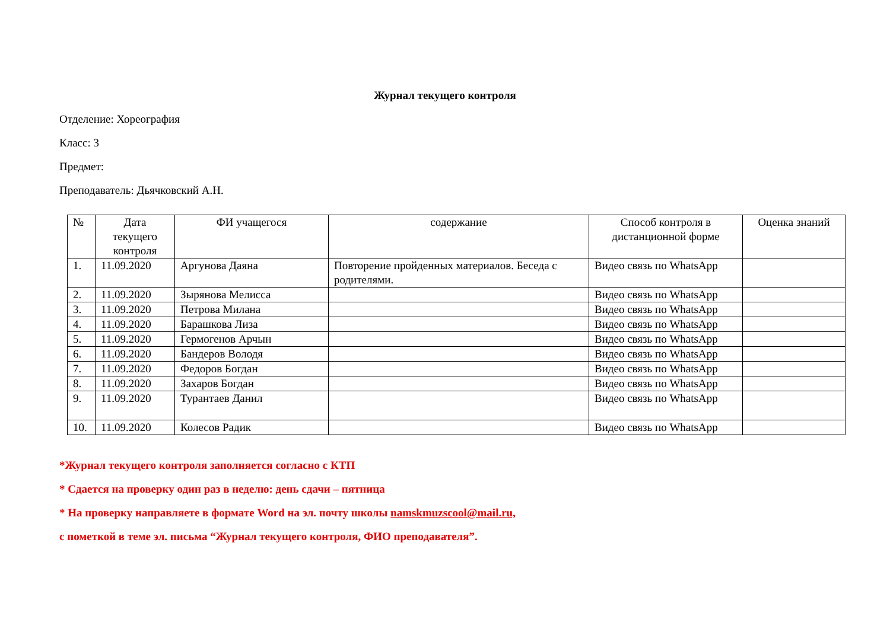Журнал текущего контроля
Отделение: Хореография
Класс: 3
Предмет:
Преподаватель: Дьячковский А.Н.
| № | Дата текущего контроля | ФИ учащегося | содержание | Способ контроля в дистанционной форме | Оценка знаний |
| --- | --- | --- | --- | --- | --- |
| 1. | 11.09.2020 | Аргунова Даяна | Повторение пройденных материалов. Беседа с родителями. | Видео связь по WhatsApp | |
| 2. | 11.09.2020 | Зырянова Мелисса | | Видео связь по WhatsApp | |
| 3. | 11.09.2020 | Петрова Милана | | Видео связь по WhatsApp | |
| 4. | 11.09.2020 | Барашкова Лиза | | Видео связь по WhatsApp | |
| 5. | 11.09.2020 | Гермогенов Арчын | | Видео связь по WhatsApp | |
| 6. | 11.09.2020 | Бандеров Володя | | Видео связь по WhatsApp | |
| 7. | 11.09.2020 | Федоров Богдан | | Видео связь по WhatsApp | |
| 8. | 11.09.2020 | Захаров Богдан | | Видео связь по WhatsApp | |
| 9. | 11.09.2020 | Турантаев Данил | | Видео связь по WhatsApp | |
| 10. | 11.09.2020 | Колесов Радик | | Видео связь по WhatsApp | |
*Журнал текущего контроля заполняется согласно с КТП
* Сдается на проверку один раз в неделю: день сдачи – пятница
* На проверку направляете в формате Word на эл. почту школы namskmuzscool@mail.ru,
с пометкой в теме эл. письма “Журнал текущего контроля, ФИО преподавателя”.